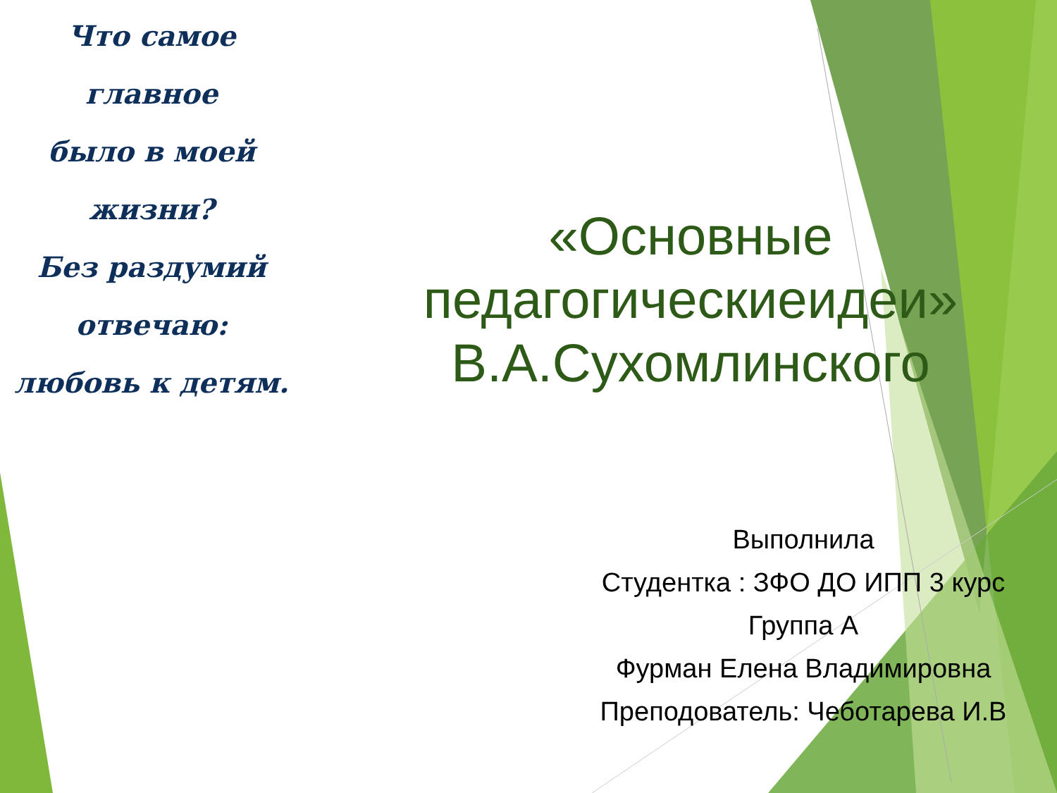Что самое главное
было в моей жизни?
Без раздумий
отвечаю:
любовь к детям.
«Основные педагогическиеидеи» В.А.Сухомлинского
Выполнила
Студентка : ЗФО ДО ИПП 3 курс
Группа А
Фурман Елена Владимировна
Преподователь: Чеботарева И.В